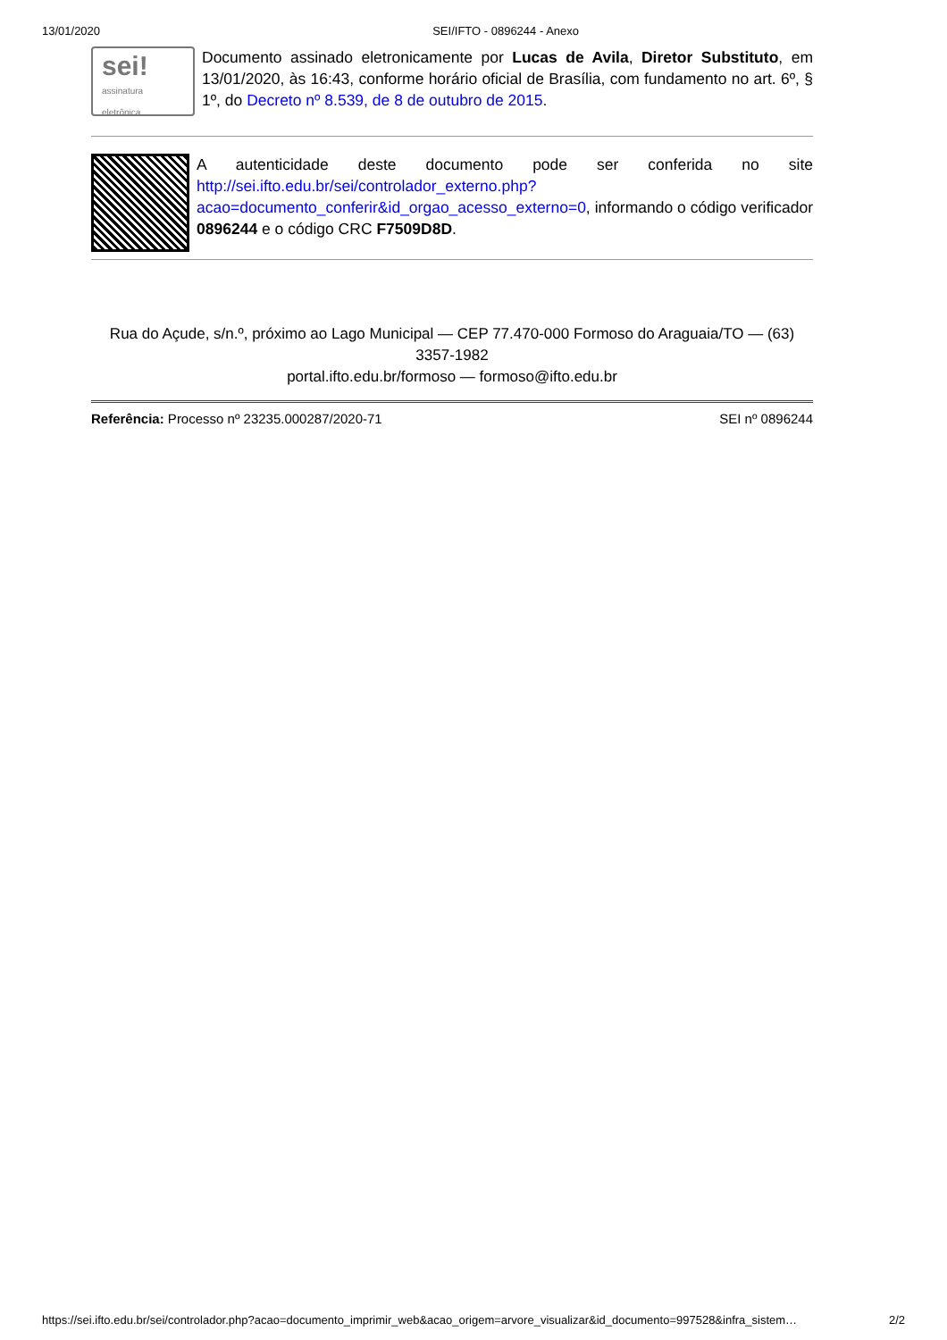13/01/2020 SEI/IFTO - 0896244 - Anexo
sei!
assinatura eletrônica
Documento assinado eletronicamente por Lucas de Avila, Diretor Substituto, em 13/01/2020, às 16:43, conforme horário oficial de Brasília, com fundamento no art. 6º, § 1º, do Decreto nº 8.539, de 8 de outubro de 2015.
A autenticidade deste documento pode ser conferida no site http://sei.ifto.edu.br/sei/controlador_externo.php?acao=documento_conferir&id_orgao_acesso_externo=0, informando o código verificador 0896244 e o código CRC F7509D8D.
Rua do Açude, s/n.º, próximo ao Lago Municipal — CEP 77.470-000 Formoso do Araguaia/TO — (63) 3357-1982
portal.ifto.edu.br/formoso — formoso@ifto.edu.br
Referência: Processo nº 23235.000287/2020-71 SEI nº 0896244
https://sei.ifto.edu.br/sei/controlador.php?acao=documento_imprimir_web&acao_origem=arvore_visualizar&id_documento=997528&infra_sistem… 2/2